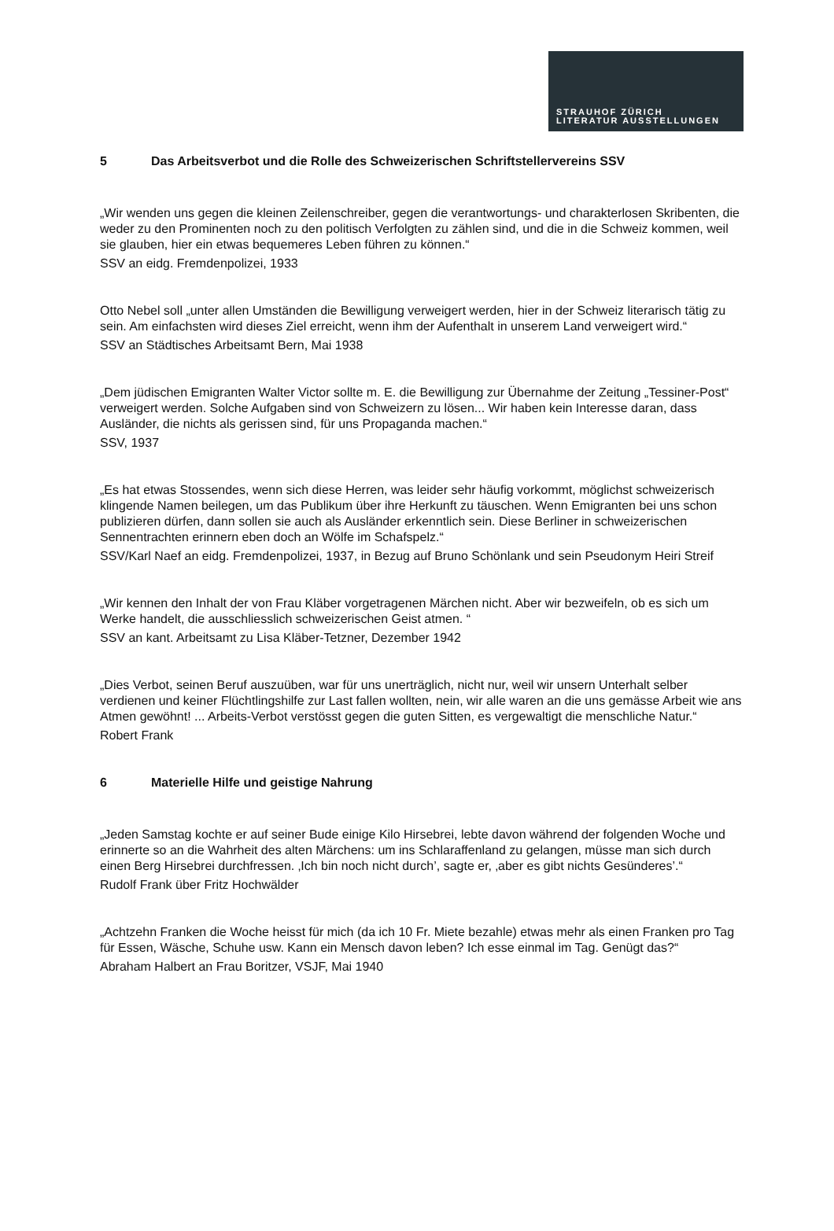STRAUHOF ZÜRICH
LITERATUR AUSSTELLUNGEN
5 Das Arbeitsverbot und die Rolle des Schweizerischen Schriftstellervereins SSV
„Wir wenden uns gegen die kleinen Zeilenschreiber, gegen die verantwortungs- und charakterlosen Skribenten, die weder zu den Prominenten noch zu den politisch Verfolgten zu zählen sind, und die in die Schweiz kommen, weil sie glauben, hier ein etwas bequemeres Leben führen zu können.“
SSV an eidg. Fremdenpolizei, 1933
Otto Nebel soll „unter allen Umständen die Bewilligung verweigert werden, hier in der Schweiz literarisch tätig zu sein. Am einfachsten wird dieses Ziel erreicht, wenn ihm der Aufenthalt in unserem Land verweigert wird.“
SSV an Städtisches Arbeitsamt Bern, Mai 1938
„Dem jüdischen Emigranten Walter Victor sollte m. E. die Bewilligung zur Übernahme der Zeitung „Tessiner-Post“ verweigert werden. Solche Aufgaben sind von Schweizern zu lösen... Wir haben kein Interesse daran, dass Ausländer, die nichts als gerissen sind, für uns Propaganda machen.“
SSV, 1937
„Es hat etwas Stossendes, wenn sich diese Herren, was leider sehr häufig vorkommt, möglichst schweizerisch klingende Namen beilegen, um das Publikum über ihre Herkunft zu täuschen. Wenn Emigranten bei uns schon publizieren dürfen, dann sollen sie auch als Ausländer erkenntlich sein. Diese Berliner in schweizerischen Sennentrachten erinnern eben doch an Wölfe im Schafspelz.“
SSV/Karl Naef an eidg. Fremdenpolizei, 1937, in Bezug auf Bruno Schönlank und sein Pseudonym Heiri Streif
„Wir kennen den Inhalt der von Frau Kläber vorgetragenen Märchen nicht. Aber wir bezweifeln, ob es sich um Werke handelt, die ausschliesslich schweizerischen Geist atmen. “
SSV an kant. Arbeitsamt zu Lisa Kläber-Tetzner, Dezember 1942
„Dies Verbot, seinen Beruf auszuüben, war für uns unerträglich, nicht nur, weil wir unsern Unterhalt selber verdienen und keiner Flüchtlingshilfe zur Last fallen wollten, nein, wir alle waren an die uns gemässe Arbeit wie ans Atmen gewöhnt! ... Arbeits-Verbot verstösst gegen die guten Sitten, es vergewaltigt die menschliche Natur.“
Robert Frank
6 Materielle Hilfe und geistige Nahrung
„Jeden Samstag kochte er auf seiner Bude einige Kilo Hirsebrei, lebte davon während der folgenden Woche und erinnerte so an die Wahrheit des alten Märchens: um ins Schlaraffenland zu gelangen, müsse man sich durch einen Berg Hirsebrei durchfressen. ‚Ich bin noch nicht durch’, sagte er, ‚aber es gibt nichts Gesünderes’.“
Rudolf Frank über Fritz Hochwälder
„Achtzehn Franken die Woche heisst für mich (da ich 10 Fr. Miete bezahle) etwas mehr als einen Franken pro Tag für Essen, Wäsche, Schuhe usw. Kann ein Mensch davon leben? Ich esse einmal im Tag. Genügt das?“
Abraham Halbert an Frau Boritzer, VSJF, Mai 1940